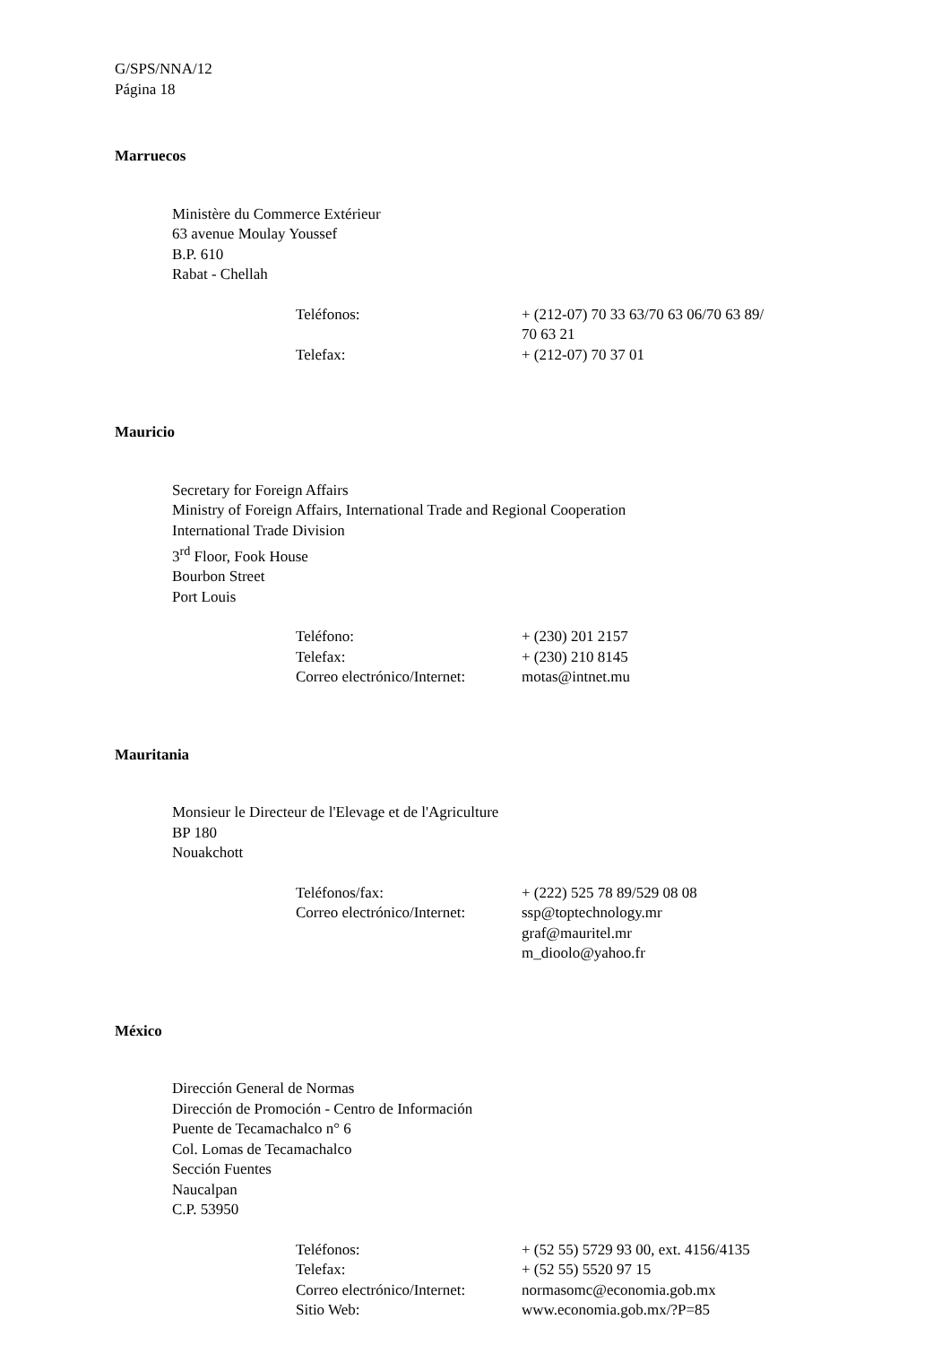G/SPS/NNA/12
Página 18
Marruecos
Ministère du Commerce Extérieur
63 avenue Moulay Youssef
B.P. 610
Rabat - Chellah
| Teléfonos: | + (212-07) 70 33 63/70 63 06/70 63 89/ 70 63 21 |
| Telefax: | + (212-07) 70 37 01 |
Mauricio
Secretary for Foreign Affairs
Ministry of Foreign Affairs, International Trade and Regional Cooperation
International Trade Division
3<sup>rd</sup> Floor, Fook House
Bourbon Street
Port Louis
| Teléfono: | + (230) 201 2157 |
| Telefax: | + (230) 210 8145 |
| Correo electrónico/Internet: | motas@intnet.mu |
Mauritania
Monsieur le Directeur de l'Elevage et de l'Agriculture
BP 180
Nouakchott
| Teléfonos/fax: | + (222) 525 78 89/529 08 08 |
| Correo electrónico/Internet: | ssp@toptechnology.mr graf@mauritel.mr m_dioolo@yahoo.fr |
México
Dirección General de Normas
Dirección de Promoción - Centro de Información
Puente de Tecamachalco n° 6
Col. Lomas de Tecamachalco
Sección Fuentes
Naucalpan
C.P. 53950
| Teléfonos: | + (52 55) 5729 93 00, ext. 4156/4135 |
| Telefax: | + (52 55) 5520 97 15 |
| Correo electrónico/Internet: | normasomc@economia.gob.mx |
| Sitio Web: | www.economia.gob.mx/?P=85 |